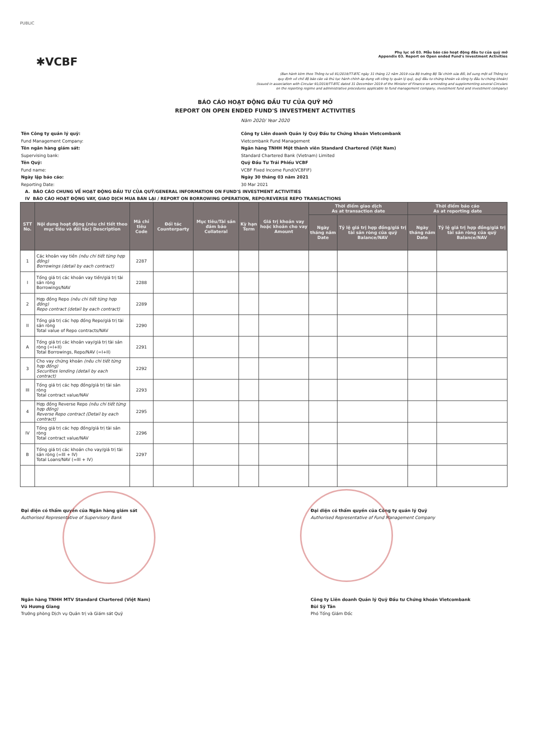PUBLIC
✱VCBF
Phụ lục số 03. Mẫu báo cáo hoạt động đầu tư của quỹ mở
Appendix 03. Report on Open ended Fund's Investment Activities
(Ban hành kèm theo Thông tư số 91/2019/TT-BTC ngày 31 tháng 12 năm 2019 của Bộ trưởng Bộ Tài chính sửa đổi, bổ sung một số Thông tư
quy định về chế độ báo cáo và thủ tục hành chính áp dụng với công ty quản lý quỹ, quỹ đầu tư chứng khoán và công ty đầu tư chứng khoán)
(Issued in association with Circular 91/2019/TT-BTC dated 31 December 2019 of the Minister of Finance on amending and supplementing several Circulars
on the reporting regime and administrative procedures applicable to fund management company, investment fund and investment company)
BÁO CÁO HOẠT ĐỘNG ĐẦU TƯ CỦA QUỸ MỞ
REPORT ON OPEN ENDED FUND'S INVESTMENT ACTIVITIES
Năm 2020/ Year 2020
Tên Công ty quản lý quỹ:
Công ty Liên doanh Quản lý Quỹ Đầu tư Chứng khoán Vietcombank
Fund Management Company:
Vietcombank Fund Management
Tên ngân hàng giám sát:
Ngân hàng TNHH Một thành viên Standard Chartered (Việt Nam)
Supervising bank:
Standard Chartered Bank (Vietnam) Limited
Tên Quỹ:
Quỹ Đầu Tư Trái Phiếu VCBF
Fund name:
VCBF Fixed Income Fund(VCBFIF)
Ngày lập báo cáo:
Ngày 30 tháng 03 năm 2021
Reporting Date:
30 Mar 2021
A. BÁO CÁO CHUNG VỀ HOẠT ĐỘNG ĐẦU TƯ CỦA QUỸ/GENERAL INFORMATION ON FUND'S INVESTMENT ACTIVITIES
IV BÁO CÁO HOẠT ĐỘNG VAY, GIAO DỊCH MUA BÁN LẠI / REPORT ON BORROWING OPERATION, REPO/REVERSE REPO TRANSACTIONS
| STT No. | Nội dung hoạt động (nêu chi tiết theo mục tiêu và đối tác) Description | Mã chỉ tiêu Code | Đối tác Counterparty | Mục tiêu/Tài sản đảm bảo Collateral | Kỳ hạn Term | Giá trị khoản vay hoặc khoản cho vay Amount | Thời điểm giao dịch As at transaction date | | Thời điểm báo cáo As at reporting date | |
| --- | --- | --- | --- | --- | --- | --- | --- | --- | --- | --- |
| | | | | | | | Ngày tháng năm Date | Tỷ lệ giá trị hợp đồng/giá trị tài sản ròng của quỹ Balance/NAV | Ngày tháng năm Date | Tỷ lệ giá trị hợp đồng/giá trị tài sản ròng của quỹ Balance/NAV |
| 1 | Các khoản vay tiền (nêu chi tiết từng hợp đồng) Borrowings (detail by each contract) | 2287 | | | | | | | | |
| I | Tổng giá trị các khoản vay tiền/giá trị tài sản ròng Borrowings/NAV | 2288 | | | | | | | | |
| 2 | Hợp đồng Repo (nêu chi tiết từng hợp đồng) Repo contract (detail by each contract) | 2289 | | | | | | | | |
| II | Tổng giá trị các hợp đồng Repo/giá trị tài sản ròng Total value of Repo contracts/NAV | 2290 | | | | | | | | |
| A | Tổng giá trị các khoản vay/giá trị tài sản ròng (=I+II) Total Borrowings, Repo/NAV (=I+II) | 2291 | | | | | | | | |
| 3 | Cho vay chứng khoán (nêu chi tiết từng hợp đồng) Securities lending (detail by each contract) | 2292 | | | | | | | | |
| III | Tổng giá trị các hợp đồng/giá trị tài sản ròng Total contract value/NAV | 2293 | | | | | | | | |
| 4 | Hợp đồng Reverse Repo (nêu chi tiết từng hợp đồng) Reverse Repo contract (Detail by each contract) | 2295 | | | | | | | | |
| IV | Tổng giá trị các hợp đồng/giá trị tài sản ròng Total contract value/NAV | 2296 | | | | | | | | |
| B | Tổng giá trị các khoản cho vay/giá trị tài sản ròng (=III + IV) Total Loans/NAV (=III + IV) | 2297 | | | | | | | | |
Đại diện có thẩm quyền của Ngân hàng giám sát
Authorised Representative of Supervisory Bank
Ngân hàng TNHH MTV Standard Chartered (Việt Nam)
Vũ Hương Giang
Trưởng phòng Dịch vụ Quản trị và Giám sát Quỹ
Đại diện có thẩm quyền của Công ty quản lý Quỹ
Authorised Representative of Fund Management Company
Công ty Liên doanh Quản lý Quỹ Đầu tư Chứng khoán Vietcombank
Bùi Sỹ Tân
Phó Tổng Giám Đốc